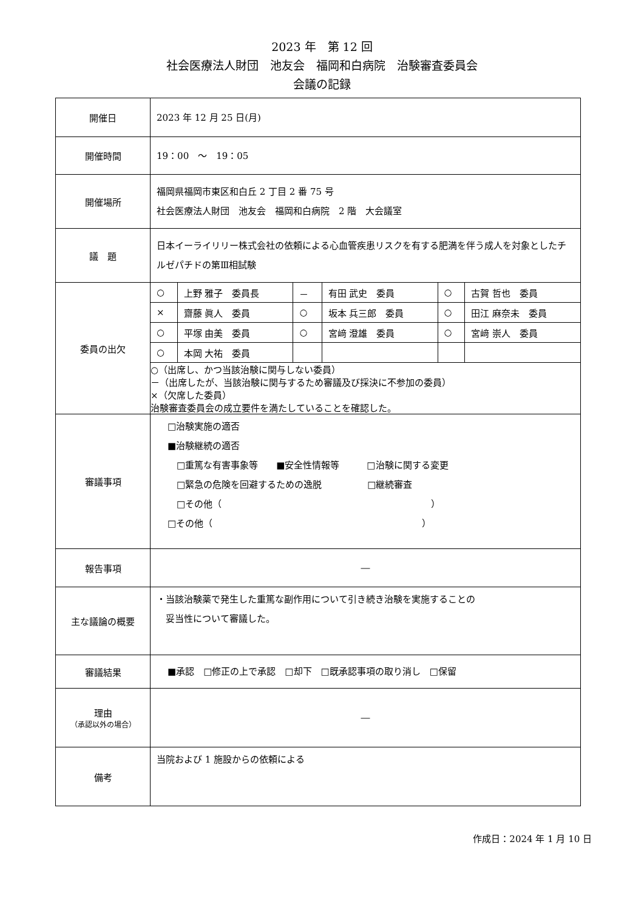2023 年　第 12 回
社会医療法人財団　池友会　福岡和白病院　治験審査委員会
会議の記録
| 開催日 | 2023 年 12 月 25 日(月) |
| 開催時間 | 19：00 ～ 19：05 |
| 開催場所 | 福岡県福岡市東区和白丘 2 丁目 2 番 75 号 社会医療法人財団 池友会 福岡和白病院 2 階 大会議室 |
| 議 題 | 日本イーライリリー株式会社の依頼による心血管疾患リスクを有する肥満を伴う成人を対象としたチルゼパチドの第Ⅲ相試験 |
| 委員の出欠 | / ○ / 上野 雅子 委員長 / － / 有田 武史 委員 / ○ / 古賀 哲也 委員 / / × / 齋藤 眞人 委員 / ○ / 坂本 兵三郎 委員 / ○ / 田江 麻奈未 委員 / / ○ / 平塚 由美 委員 / ○ / 宮﨑 澄雄 委員 / ○ / 宮﨑 崇人 委員 / / ○ / 本岡 大祐 委員 / / / / / ○（出席し、かつ当該治験に関与しない委員） －（出席したが、当該治験に関与するため審議及び採決に不参加の委員） ×（欠席した委員） 治験審査委員会の成立要件を満たしていることを確認した。 |
| 審議事項 | □治験実施の適否 ■治験継続の適否 □重篤な有害事象等 ■安全性情報等 □治験に関する変更 □緊急の危険を回避するための逸脱 □継続審査 □その他（ ） □その他（ ） |
| 報告事項 | ― |
| 主な議論の概要 | ・当該治験薬で発生した重篤な副作用について引き続き治験を実施することの 妥当性について審議した。 |
| 審議結果 | ■承認 □修正の上で承認 □却下 □既承認事項の取り消し □保留 |
| 理由 （承認以外の場合） | ― |
| 備考 | 当院および 1 施設からの依頼による |
作成日：2024 年 1 月 10 日